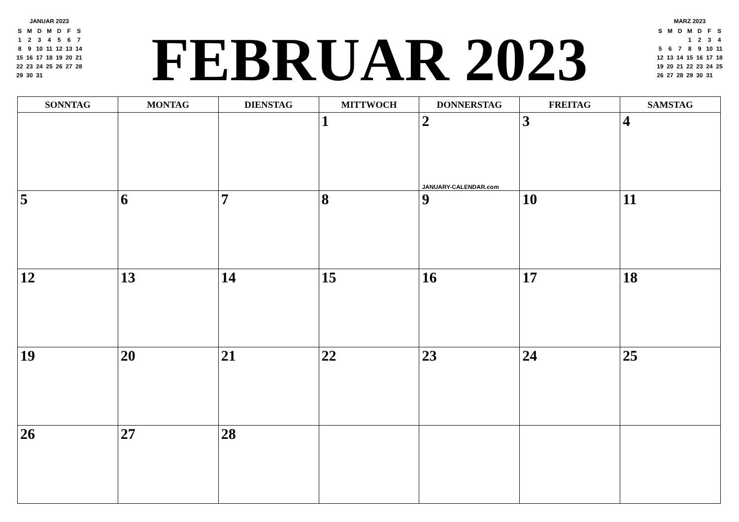JANUAR 2023
| S | M | D | M | D | F | S |
| 1 | 2 | 3 | 4 | 5 | 6 | 7 |
| 8 | 9 | 10 | 11 | 12 | 13 | 14 |
| 15 | 16 | 17 | 18 | 19 | 20 | 21 |
| 22 | 23 | 24 | 25 | 26 | 27 | 28 |
| 29 | 30 | 31 | | | | |
FEBRUAR 2023
MARZ 2023
| S | M | D | M | D | F | S |
| | | | 1 | 2 | 3 | 4 |
| 5 | 6 | 7 | 8 | 9 | 10 | 11 |
| 12 | 13 | 14 | 15 | 16 | 17 | 18 |
| 19 | 20 | 21 | 22 | 23 | 24 | 25 |
| 26 | 27 | 28 | 29 | 30 | 31 | |
| SONNTAG | MONTAG | DIENSTAG | MITTWOCH | DONNERSTAG | FREITAG | SAMSTAG |
| --- | --- | --- | --- | --- | --- | --- |
| | | | 1 | 2 JANUARY-CALENDAR.com | 3 | 4 |
| 5 | 6 | 7 | 8 | 9 | 10 | 11 |
| 12 | 13 | 14 | 15 | 16 | 17 | 18 |
| 19 | 20 | 21 | 22 | 23 | 24 | 25 |
| 26 | 27 | 28 | | | | |